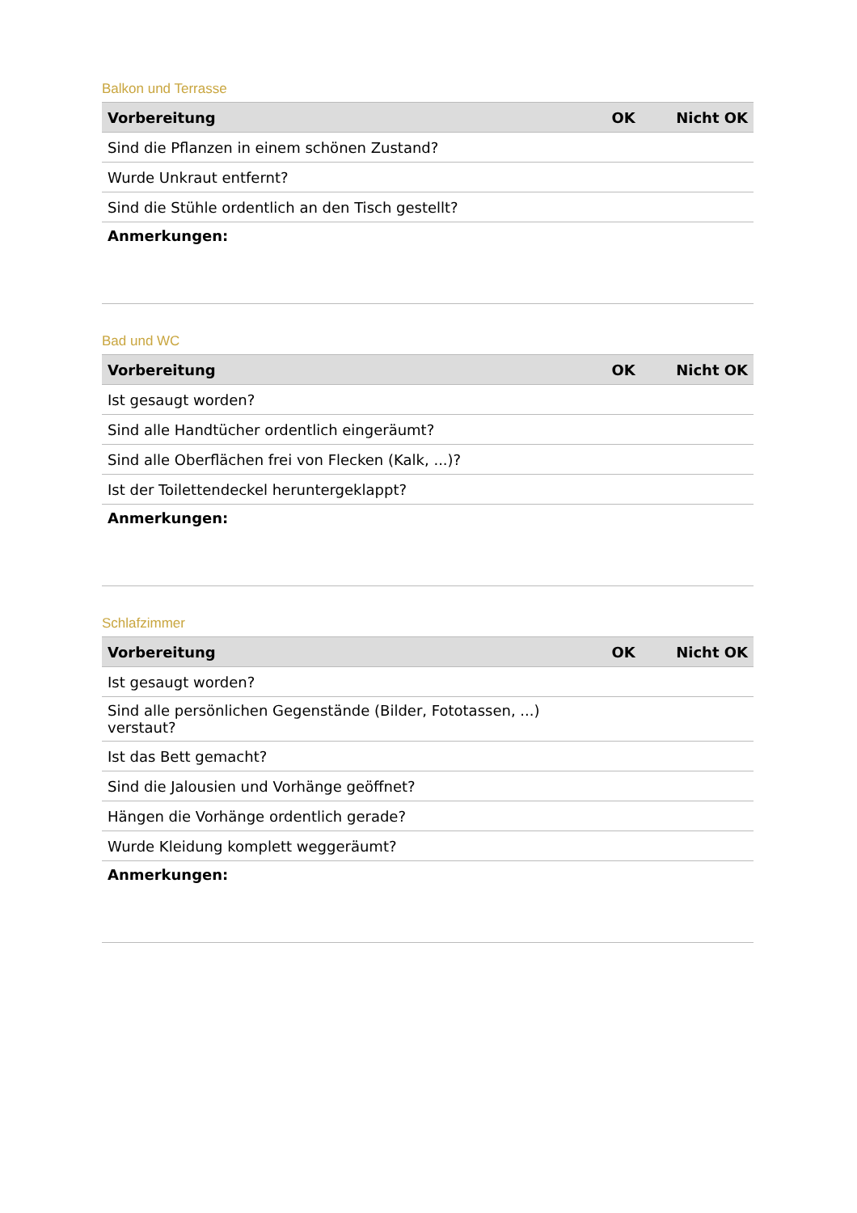Balkon und Terrasse
| Vorbereitung | OK | Nicht OK |
| --- | --- | --- |
| Sind die Pflanzen in einem schönen Zustand? | | |
| Wurde Unkraut entfernt? | | |
| Sind die Stühle ordentlich an den Tisch gestellt? | | |
| Anmerkungen: | | |
Bad und WC
| Vorbereitung | OK | Nicht OK |
| --- | --- | --- |
| Ist gesaugt worden? | | |
| Sind alle Handtücher ordentlich eingeräumt? | | |
| Sind alle Oberflächen frei von Flecken (Kalk, ...)? | | |
| Ist der Toilettendeckel heruntergeklappt? | | |
| Anmerkungen: | | |
Schlafzimmer
| Vorbereitung | OK | Nicht OK |
| --- | --- | --- |
| Ist gesaugt worden? | | |
| Sind alle persönlichen Gegenstände (Bilder, Fototassen, ...) verstaut? | | |
| Ist das Bett gemacht? | | |
| Sind die Jalousien und Vorhänge geöffnet? | | |
| Hängen die Vorhänge ordentlich gerade? | | |
| Wurde Kleidung komplett weggeräumt? | | |
| Anmerkungen: | | |